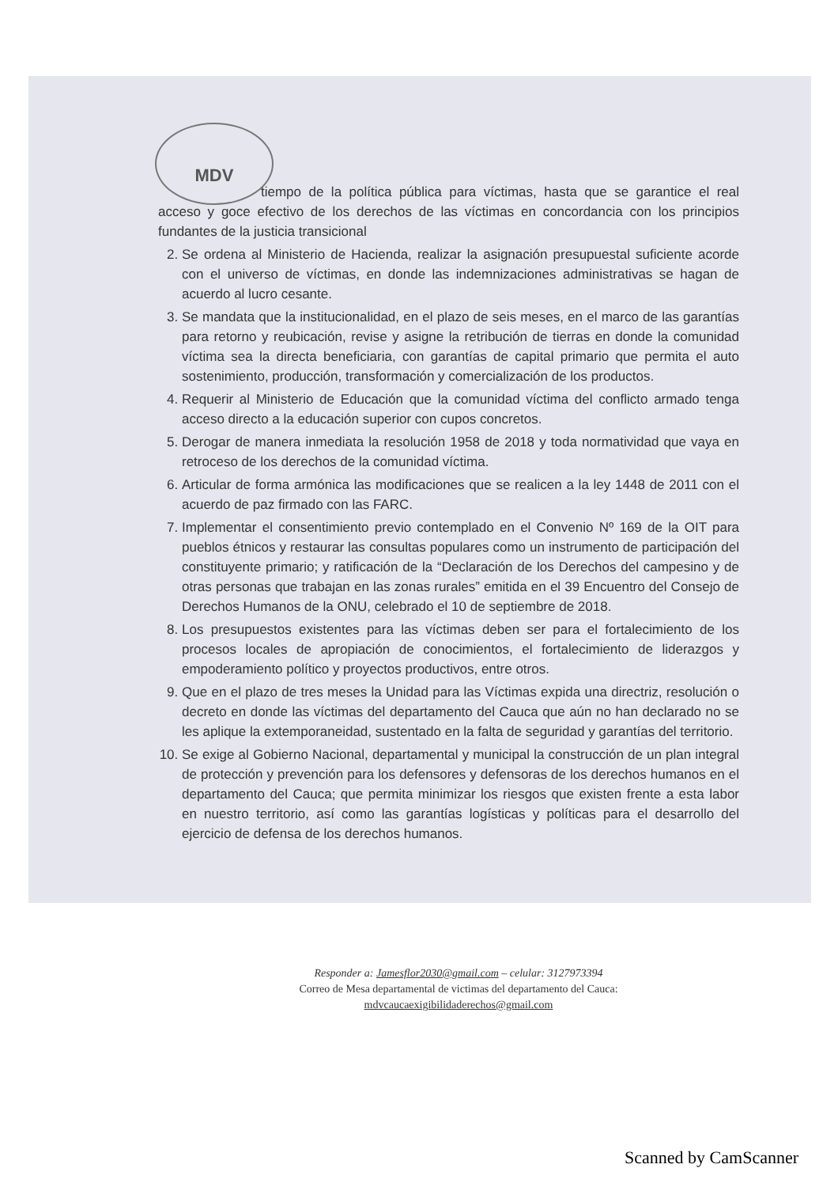MDV
tiempo de la política pública para víctimas, hasta que se garantice el real acceso y goce efectivo de los derechos de las víctimas en concordancia con los principios fundantes de la justicia transicional
2. Se ordena al Ministerio de Hacienda, realizar la asignación presupuestal suficiente acorde con el universo de víctimas, en donde las indemnizaciones administrativas se hagan de acuerdo al lucro cesante.
3. Se mandata que la institucionalidad, en el plazo de seis meses, en el marco de las garantías para retorno y reubicación, revise y asigne la retribución de tierras en donde la comunidad víctima sea la directa beneficiaria, con garantías de capital primario que permita el auto sostenimiento, producción, transformación y comercialización de los productos.
4. Requerir al Ministerio de Educación que la comunidad víctima del conflicto armado tenga acceso directo a la educación superior con cupos concretos.
5. Derogar de manera inmediata la resolución 1958 de 2018 y toda normatividad que vaya en retroceso de los derechos de la comunidad víctima.
6. Articular de forma armónica las modificaciones que se realicen a la ley 1448 de 2011 con el acuerdo de paz firmado con las FARC.
7. Implementar el consentimiento previo contemplado en el Convenio Nº 169 de la OIT para pueblos étnicos y restaurar las consultas populares como un instrumento de participación del constituyente primario; y ratificación de la “Declaración de los Derechos del campesino y de otras personas que trabajan en las zonas rurales” emitida en el 39 Encuentro del Consejo de Derechos Humanos de la ONU, celebrado el 10 de septiembre de 2018.
8. Los presupuestos existentes para las víctimas deben ser para el fortalecimiento de los procesos locales de apropiación de conocimientos, el fortalecimiento de liderazgos y empoderamiento político y proyectos productivos, entre otros.
9. Que en el plazo de tres meses la Unidad para las Víctimas expida una directriz, resolución o decreto en donde las víctimas del departamento del Cauca que aún no han declarado no se les aplique la extemporaneidad, sustentado en la falta de seguridad y garantías del territorio.
10. Se exige al Gobierno Nacional, departamental y municipal la construcción de un plan integral de protección y prevención para los defensores y defensoras de los derechos humanos en el departamento del Cauca; que permita minimizar los riesgos que existen frente a esta labor en nuestro territorio, así como las garantías logísticas y políticas para el desarrollo del ejercicio de defensa de los derechos humanos.
Responder a: Jamesflor2030@gmail.com – celular: 3127973394
Correo de Mesa departamental de victimas del departamento del Cauca:
mdvcaucaexigibilidaderechos@gmail.com
Scanned by CamScanner